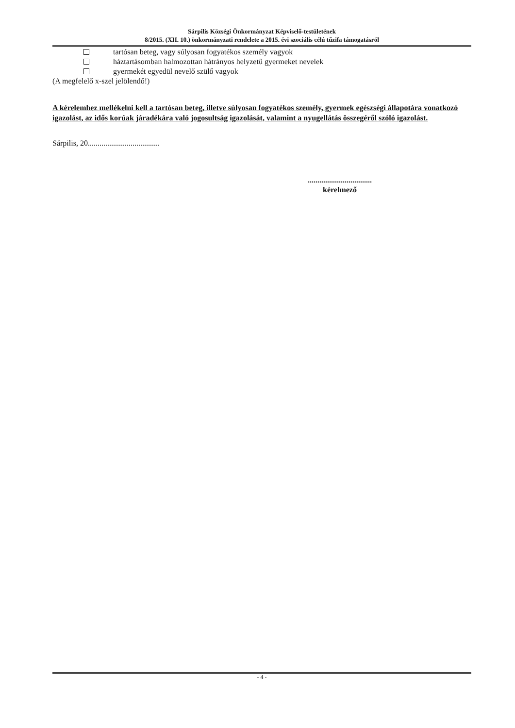Sárpilis Községi Önkormányzat Képviselő-testületének
8/2015. (XII. 10.) önkormányzati rendelete a 2015. évi szociális célú tűzifa támogatásról
tartósan beteg, vagy súlyosan fogyatékos személy vagyok
háztartásomban halmozottan hátrányos helyzetű gyermeket nevelek
gyermekét egyedül nevelő szülő vagyok
(A megfelelő x-szel jelölendő!)
A kérelemhez mellékelni kell a tartósan beteg, illetve súlyosan fogyatékos személy, gyermek egészségi állapotára vonatkozó igazolást, az idős korúak járadékára való jogosultság igazolását, valamint a nyugellátás összegéről szóló igazolást.
Sárpilis, 20.....................................
.................................
kérelmező
- 4 -